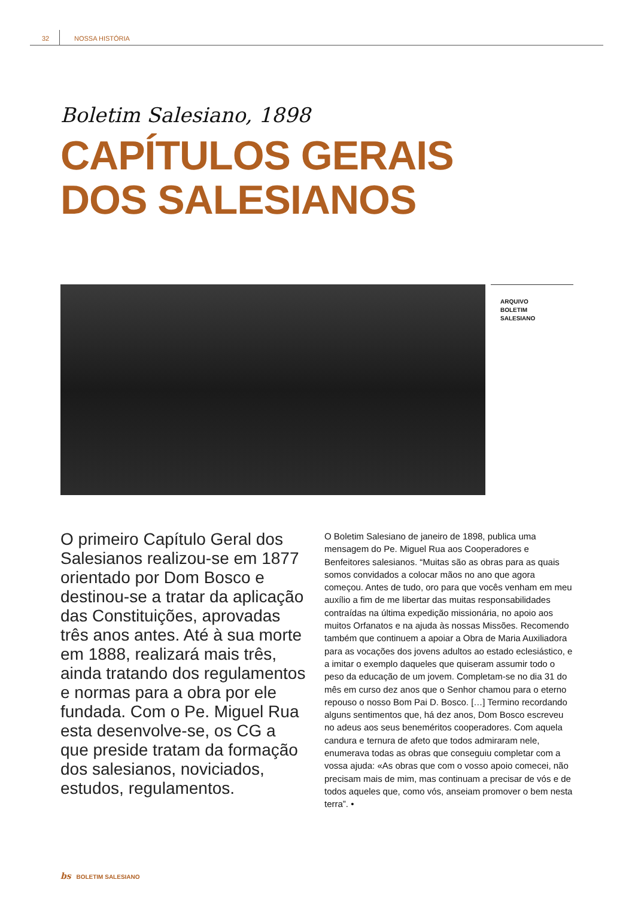32 NOSSA HISTÓRIA
Boletim Salesiano, 1898
CAPÍTULOS GERAIS
DOS SALESIANOS
ARQUIVO
BOLETIM
SALESIANO
O primeiro Capítulo Geral dos Salesianos realizou-se em 1877 orientado por Dom Bosco e destinou-se a tratar da aplicação das Constituições, aprovadas três anos antes. Até à sua morte em 1888, realizará mais três, ainda tratando dos regulamentos e normas para a obra por ele fundada. Com o Pe. Miguel Rua esta desenvolve-se, os CG a que preside tratam da formação dos salesianos, noviciados, estudos, regulamentos.
O Boletim Salesiano de janeiro de 1898, publica uma mensagem do Pe. Miguel Rua aos Cooperadores e Benfeitores salesianos. “Muitas são as obras para as quais somos convidados a colocar mãos no ano que agora começou. Antes de tudo, oro para que vocês venham em meu auxílio a fim de me libertar das muitas responsabilidades contraídas na última expedição missionária, no apoio aos muitos Orfanatos e na ajuda às nossas Missões. Recomendo também que continuem a apoiar a Obra de Maria Auxiliadora para as vocações dos jovens adultos ao estado eclesiástico, e a imitar o exemplo daqueles que quiseram assumir todo o peso da educação de um jovem. Completam-se no dia 31 do mês em curso dez anos que o Senhor chamou para o eterno repouso o nosso Bom Pai D. Bosco. […] Termino recordando alguns sentimentos que, há dez anos, Dom Bosco escreveu no adeus aos seus beneméritos cooperadores. Com aquela candura e ternura de afeto que todos admiraram nele, enumerava todas as obras que conseguiu completar com a vossa ajuda: «As obras que com o vosso apoio comecei, não precisam mais de mim, mas continuam a precisar de vós e de todos aqueles que, como vós, anseiam promover o bem nesta terra”. •
bs BOLETIM SALESIANO